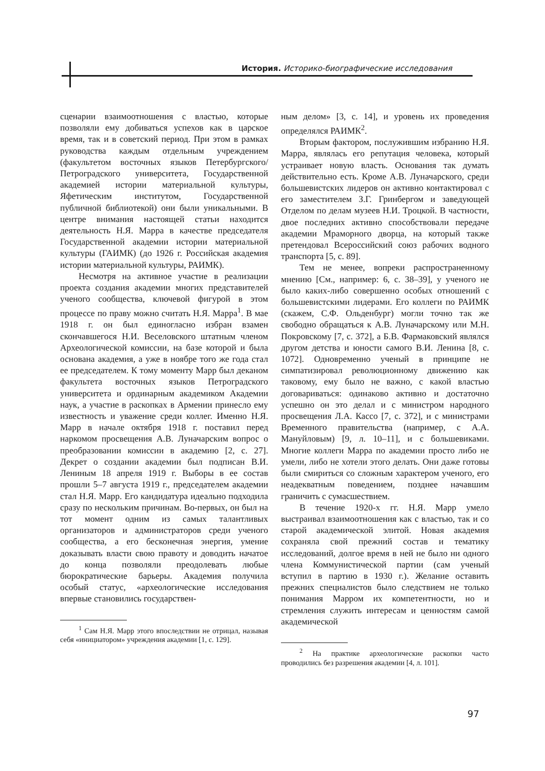История. Историко-биографические исследования
сценарии взаимоотношения с властью, которые позволяли ему добиваться успехов как в царское время, так и в советский период. При этом в рамках руководства каждым отдельным учреждением (факультетом восточных языков Петербургского/Петроградского университета, Государственной академией истории материальной культуры, Яфетическим институтом, Государственной публичной библиотекой) они были уникальными. В центре внимания настоящей статьи находится деятельность Н.Я. Марра в качестве председателя Государственной академии истории материальной культуры (ГАИМК) (до 1926 г. Российская академия истории материальной культуры, РАИМК).
Несмотря на активное участие в реализации проекта создания академии многих представителей ученого сообщества, ключевой фигурой в этом процессе по праву можно считать Н.Я. Марра<sup>1</sup>. В мае 1918 г. он был единогласно избран взамен скончавшегося Н.И. Веселовского штатным членом Археологической комиссии, на базе которой и была основана академия, а уже в ноябре того же года стал ее председателем. К тому моменту Марр был деканом факультета восточных языков Петроградского университета и ординарным академиком Академии наук, а участие в раскопках в Армении принесло ему известность и уважение среди коллег. Именно Н.Я. Марр в начале октября 1918 г. поставил перед наркомом просвещения А.В. Луначарским вопрос о преобразовании комиссии в академию [2, с. 27]. Декрет о создании академии был подписан В.И. Лениным 18 апреля 1919 г. Выборы в ее состав прошли 5–7 августа 1919 г., председателем академии стал Н.Я. Марр. Его кандидатура идеально подходила сразу по нескольким причинам. Во-первых, он был на тот момент одним из самых талантливых организаторов и администраторов среди ученого сообщества, а его бесконечная энергия, умение доказывать власти свою правоту и доводить начатое до конца позволяли преодолевать любые бюрократические барьеры. Академия получила особый статус, «археологические исследования впервые становились государствен-
<sup>1</sup> Сам Н.Я. Марр этого впоследствии не отрицал, называя себя «инициатором» учреждения академии [1, с. 129].
ным делом» [3, с. 14], и уровень их проведения определялся РАИМК<sup>2</sup>.
Вторым фактором, послужившим избранию Н.Я. Марра, являлась его репутация человека, который устраивает новую власть. Основания так думать действительно есть. Кроме А.В. Луначарского, среди большевистских лидеров он активно контактировал с его заместителем З.Г. Гринбергом и заведующей Отделом по делам музеев Н.И. Троцкой. В частности, двое последних активно способствовали передаче академии Мраморного дворца, на который также претендовал Всероссийский союз рабочих водного транспорта [5, с. 89].
Тем не менее, вопреки распространенному мнению [См., например: 6, с. 38–39], у ученого не было каких-либо совершенно особых отношений с большевистскими лидерами. Его коллеги по РАИМК (скажем, С.Ф. Ольденбург) могли точно так же свободно обращаться к А.В. Луначарскому или М.Н. Покровскому [7, с. 372], а Б.В. Фармаковский являлся другом детства и юности самого В.И. Ленина [8, с. 1072]. Одновременно ученый в принципе не симпатизировал революционному движению как таковому, ему было не важно, с какой властью договариваться: одинаково активно и достаточно успешно он это делал и с министром народного просвещения Л.А. Кассо [7, с. 372], и с министрами Временного правительства (например, с А.А. Мануйловым) [9, л. 10–11], и с большевиками. Многие коллеги Марра по академии просто либо не умели, либо не хотели этого делать. Они даже готовы были смириться со сложным характером ученого, его неадекватным поведением, позднее начавшим граничить с сумасшествием.
В течение 1920-х гг. Н.Я. Марр умело выстраивал взаимоотношения как с властью, так и со старой академической элитой. Новая академия сохраняла свой прежний состав и тематику исследований, долгое время в ней не было ни одного члена Коммунистической партии (сам ученый вступил в партию в 1930 г.). Желание оставить прежних специалистов было следствием не только понимания Марром их компетентности, но и стремления служить интересам и ценностям самой академической
<sup>2</sup> На практике археологические раскопки часто проводились без разрешения академии [4, л. 101].
97